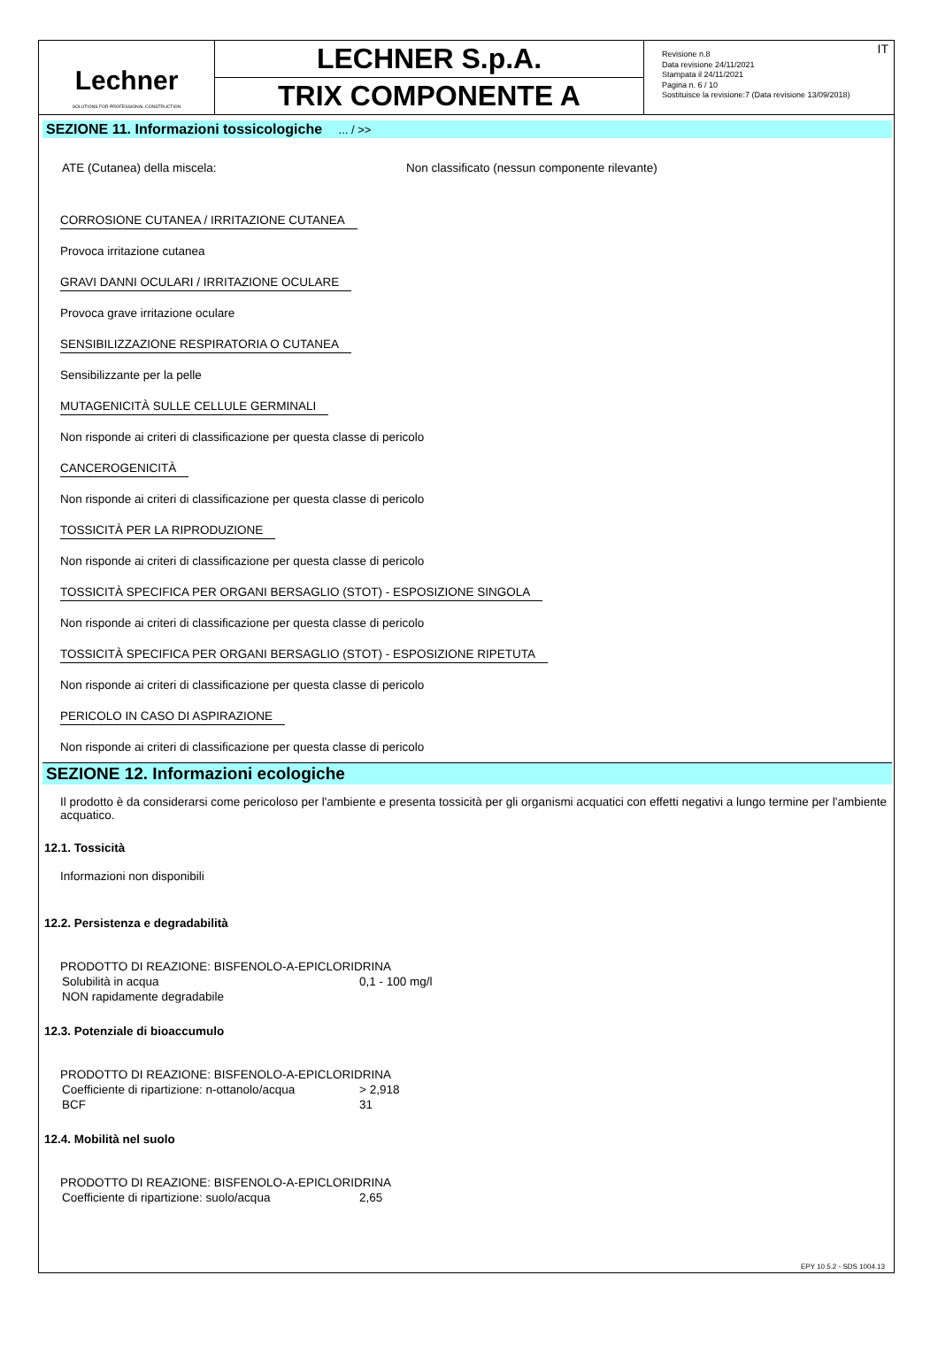Lechner
SOLUTIONS FOR PROFESSIONAL CONSTRUCTION
LECHNER S.p.A.
TRIX COMPONENTE A
Revisione n.8
Data revisione 24/11/2021
Stampata il 24/11/2021
Pagina n. 6 / 10
Sostituisce la revisione:7 (Data revisione 13/09/2018)
IT
SEZIONE 11. Informazioni tossicologiche ... / >>
| ATE (Cutanea) della miscela: | Non classificato (nessun componente rilevante) |
CORROSIONE CUTANEA / IRRITAZIONE CUTANEA
Provoca irritazione cutanea
GRAVI DANNI OCULARI / IRRITAZIONE OCULARE
Provoca grave irritazione oculare
SENSIBILIZZAZIONE RESPIRATORIA O CUTANEA
Sensibilizzante per la pelle
MUTAGENICITÀ SULLE CELLULE GERMINALI
Non risponde ai criteri di classificazione per questa classe di pericolo
CANCEROGENICITÀ
Non risponde ai criteri di classificazione per questa classe di pericolo
TOSSICITÀ PER LA RIPRODUZIONE
Non risponde ai criteri di classificazione per questa classe di pericolo
TOSSICITÀ SPECIFICA PER ORGANI BERSAGLIO (STOT) - ESPOSIZIONE SINGOLA
Non risponde ai criteri di classificazione per questa classe di pericolo
TOSSICITÀ SPECIFICA PER ORGANI BERSAGLIO (STOT) - ESPOSIZIONE RIPETUTA
Non risponde ai criteri di classificazione per questa classe di pericolo
PERICOLO IN CASO DI ASPIRAZIONE
Non risponde ai criteri di classificazione per questa classe di pericolo
SEZIONE 12. Informazioni ecologiche
Il prodotto è da considerarsi come pericoloso per l'ambiente e presenta tossicità per gli organismi acquatici con effetti negativi a lungo termine per l'ambiente acquatico.
12.1. Tossicità
Informazioni non disponibili
12.2. Persistenza e degradabilità
PRODOTTO DI REAZIONE: BISFENOLO-A-EPICLORIDRINA
| Solubilità in acqua | 0,1 - 100 mg/l |
| NON rapidamente degradabile | |
12.3. Potenziale di bioaccumulo
PRODOTTO DI REAZIONE: BISFENOLO-A-EPICLORIDRINA
| Coefficiente di ripartizione: n-ottanolo/acqua | > 2,918 |
| BCF | 31 |
12.4. Mobilità nel suolo
PRODOTTO DI REAZIONE: BISFENOLO-A-EPICLORIDRINA
| Coefficiente di ripartizione: suolo/acqua | 2,65 |
EPY 10.5.2 - SDS 1004.13